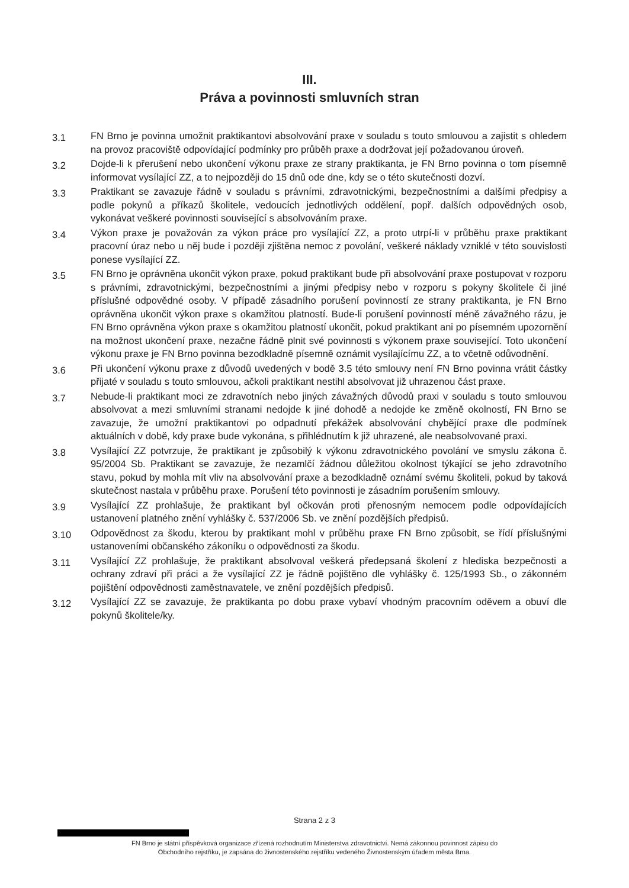III.
Práva a povinnosti smluvních stran
3.1
FN Brno je povinna umožnit praktikantovi absolvování praxe v souladu s touto smlouvou a zajistit s ohledem na provoz pracoviště odpovídající podmínky pro průběh praxe a dodržovat její požadovanou úroveň.
3.2
Dojde-li k přerušení nebo ukončení výkonu praxe ze strany praktikanta, je FN Brno povinna o tom písemně informovat vysílající ZZ, a to nejpozději do 15 dnů ode dne, kdy se o této skutečnosti dozví.
3.3
Praktikant se zavazuje řádně v souladu s právními, zdravotnickými, bezpečnostními a dalšími předpisy a podle pokynů a příkazů školitele, vedoucích jednotlivých oddělení, popř. dalších odpovědných osob, vykonávat veškeré povinnosti související s absolvováním praxe.
3.4
Výkon praxe je považován za výkon práce pro vysílající ZZ, a proto utrpí-li v průběhu praxe praktikant pracovní úraz nebo u něj bude i později zjištěna nemoc z povolání, veškeré náklady vzniklé v této souvislosti ponese vysílající ZZ.
3.5
FN Brno je oprávněna ukončit výkon praxe, pokud praktikant bude při absolvování praxe postupovat v rozporu s právními, zdravotnickými, bezpečnostními a jinými předpisy nebo v rozporu s pokyny školitele či jiné příslušné odpovědné osoby. V případě zásadního porušení povinností ze strany praktikanta, je FN Brno oprávněna ukončit výkon praxe s okamžitou platností. Bude-li porušení povinností méně závažného rázu, je FN Brno oprávněna výkon praxe s okamžitou platností ukončit, pokud praktikant ani po písemném upozornění na možnost ukončení praxe, nezačne řádně plnit své povinnosti s výkonem praxe související. Toto ukončení výkonu praxe je FN Brno povinna bezodkladně písemně oznámit vysílajícímu ZZ, a to včetně odůvodnění.
3.6
Při ukončení výkonu praxe z důvodů uvedených v bodě 3.5 této smlouvy není FN Brno povinna vrátit částky přijaté v souladu s touto smlouvou, ačkoli praktikant nestihl absolvovat již uhrazenou část praxe.
3.7
Nebude-li praktikant moci ze zdravotních nebo jiných závažných důvodů praxi v souladu s touto smlouvou absolvovat a mezi smluvními stranami nedojde k jiné dohodě a nedojde ke změně okolností, FN Brno se zavazuje, že umožní praktikantovi po odpadnutí překážek absolvování chybějící praxe dle podmínek aktuálních v době, kdy praxe bude vykonána, s přihlédnutím k již uhrazené, ale neabsolvované praxi.
3.8
Vysílající ZZ potvrzuje, že praktikant je způsobilý k výkonu zdravotnického povolání ve smyslu zákona č. 95/2004 Sb. Praktikant se zavazuje, že nezamlčí žádnou důležitou okolnost týkající se jeho zdravotního stavu, pokud by mohla mít vliv na absolvování praxe a bezodkladně oznámí svému školiteli, pokud by taková skutečnost nastala v průběhu praxe. Porušení této povinnosti je zásadním porušením smlouvy.
3.9
Vysílající ZZ prohlašuje, že praktikant byl očkován proti přenosným nemocem podle odpovídajících ustanovení platného znění vyhlášky č. 537/2006 Sb. ve znění pozdějších předpisů.
3.10
Odpovědnost za škodu, kterou by praktikant mohl v průběhu praxe FN Brno způsobit, se řídí příslušnými ustanoveními občanského zákoníku o odpovědnosti za škodu.
3.11
Vysílající ZZ prohlašuje, že praktikant absolvoval veškerá předepsaná školení z hlediska bezpečnosti a ochrany zdraví při práci a že vysílající ZZ je řádně pojištěno dle vyhlášky č. 125/1993 Sb., o zákonném pojištění odpovědnosti zaměstnavatele, ve znění pozdějších předpisů.
3.12
Vysílající ZZ se zavazuje, že praktikanta po dobu praxe vybaví vhodným pracovním oděvem a obuví dle pokynů školitele/ky.
Strana 2 z 3
FN Brno je státní příspěvková organizace zřízená rozhodnutím Ministerstva zdravotnictví. Nemá zákonnou povinnost zápisu do
Obchodního rejstříku, je zapsána do živnostenského rejstříku vedeného Živnostenským úřadem města Brna.